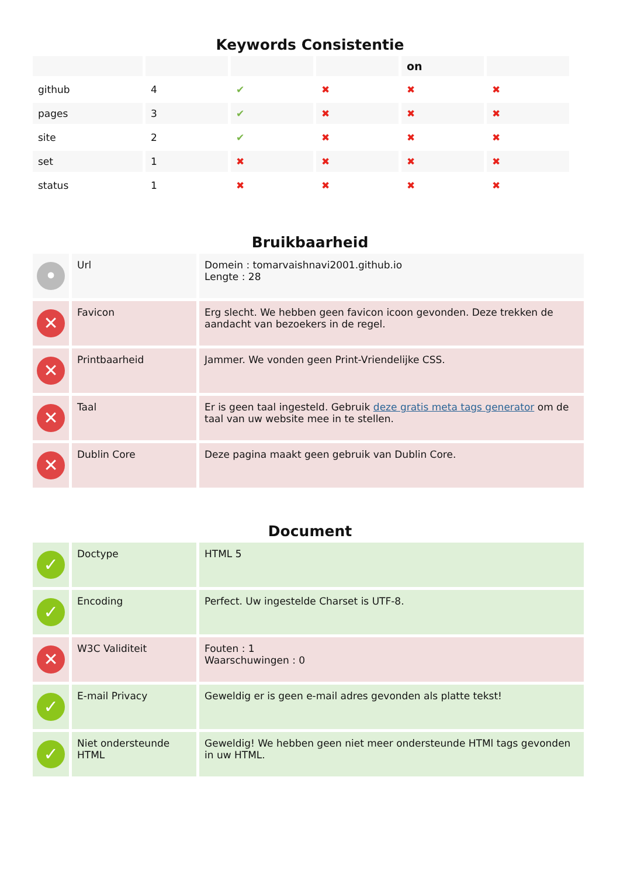Keywords Consistentie
| | | | | on | |
| --- | --- | --- | --- | --- | --- |
| github | 4 | ✔ | ✖ | ✖ | ✖ |
| pages | 3 | ✔ | ✖ | ✖ | ✖ |
| site | 2 | ✔ | ✖ | ✖ | ✖ |
| set | 1 | ✖ | ✖ | ✖ | ✖ |
| status | 1 | ✖ | ✖ | ✖ | ✖ |
Bruikbaarheid
| • | Url | Domein : tomarvaishnavi2001.github.io Lengte : 28 |
| ✕ | Favicon | Erg slecht. We hebben geen favicon icoon gevonden. Deze trekken de aandacht van bezoekers in de regel. |
| ✕ | Printbaarheid | Jammer. We vonden geen Print-Vriendelijke CSS. |
| ✕ | Taal | Er is geen taal ingesteld. Gebruik deze gratis meta tags generator om de taal van uw website mee in te stellen. |
| ✕ | Dublin Core | Deze pagina maakt geen gebruik van Dublin Core. |
Document
| ✓ | Doctype | HTML 5 |
| ✓ | Encoding | Perfect. Uw ingestelde Charset is UTF-8. |
| ✕ | W3C Validiteit | Fouten : 1 Waarschuwingen : 0 |
| ✓ | E-mail Privacy | Geweldig er is geen e-mail adres gevonden als platte tekst! |
| ✓ | Niet ondersteunde HTML | Geweldig! We hebben geen niet meer ondersteunde HTMl tags gevonden in uw HTML. |